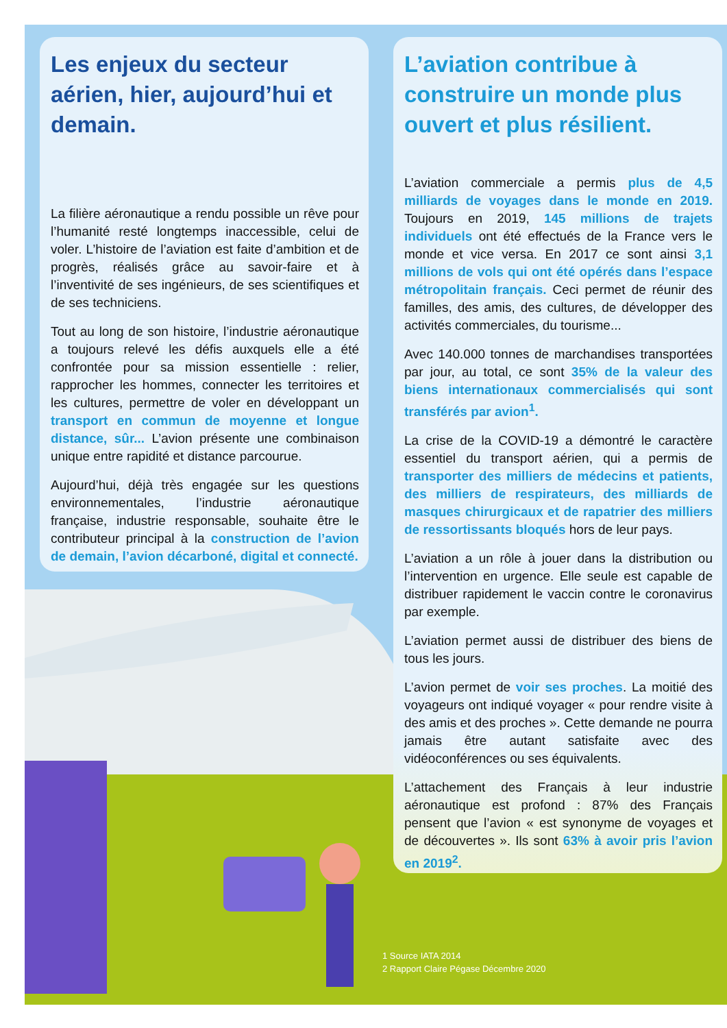Les enjeux du secteur aérien, hier, aujourd’hui et demain.
La filière aéronautique a rendu possible un rêve pour l’humanité resté longtemps inaccessible, celui de voler. L’histoire de l’aviation est faite d’ambition et de progrès, réalisés grâce au savoir-faire et à l’inventivité de ses ingénieurs, de ses scientifiques et de ses techniciens.
Tout au long de son histoire, l’industrie aéronautique a toujours relevé les défis auxquels elle a été confrontée pour sa mission essentielle : relier, rapprocher les hommes, connecter les territoires et les cultures, permettre de voler en développant un transport en commun de moyenne et longue distance, sûr... L’avion présente une combinaison unique entre rapidité et distance parcourue.
Aujourd’hui, déjà très engagée sur les questions environnementales, l’industrie aéronautique française, industrie responsable, souhaite être le contributeur principal à la construction de l’avion de demain, l’avion décarboné, digital et connecté.
L’aviation contribue à construire un monde plus ouvert et plus résilient.
L’aviation commerciale a permis plus de 4,5 milliards de voyages dans le monde en 2019. Toujours en 2019, 145 millions de trajets individuels ont été effectués de la France vers le monde et vice versa. En 2017 ce sont ainsi 3,1 millions de vols qui ont été opérés dans l’espace métropolitain français. Ceci permet de réunir des familles, des amis, des cultures, de développer des activités commerciales, du tourisme...
Avec 140.000 tonnes de marchandises transportées par jour, au total, ce sont 35% de la valeur des biens internationaux commercialisés qui sont transférés par avion<sup>1</sup>.
La crise de la COVID-19 a démontré le caractère essentiel du transport aérien, qui a permis de transporter des milliers de médecins et patients, des milliers de respirateurs, des milliards de masques chirurgicaux et de rapatrier des milliers de ressortissants bloqués hors de leur pays.
L’aviation a un rôle à jouer dans la distribution ou l’intervention en urgence. Elle seule est capable de distribuer rapidement le vaccin contre le coronavirus par exemple.
L’aviation permet aussi de distribuer des biens de tous les jours.
L’avion permet de voir ses proches. La moitié des voyageurs ont indiqué voyager « pour rendre visite à des amis et des proches ». Cette demande ne pourra jamais être autant satisfaite avec des vidéoconférences ou ses équivalents.
L’attachement des Français à leur industrie aéronautique est profond : 87% des Français pensent que l’avion « est synonyme de voyages et de découvertes ». Ils sont 63% à avoir pris l’avion en 2019<sup>2</sup>.
1 Source IATA 2014
2 Rapport Claire Pégase Décembre 2020